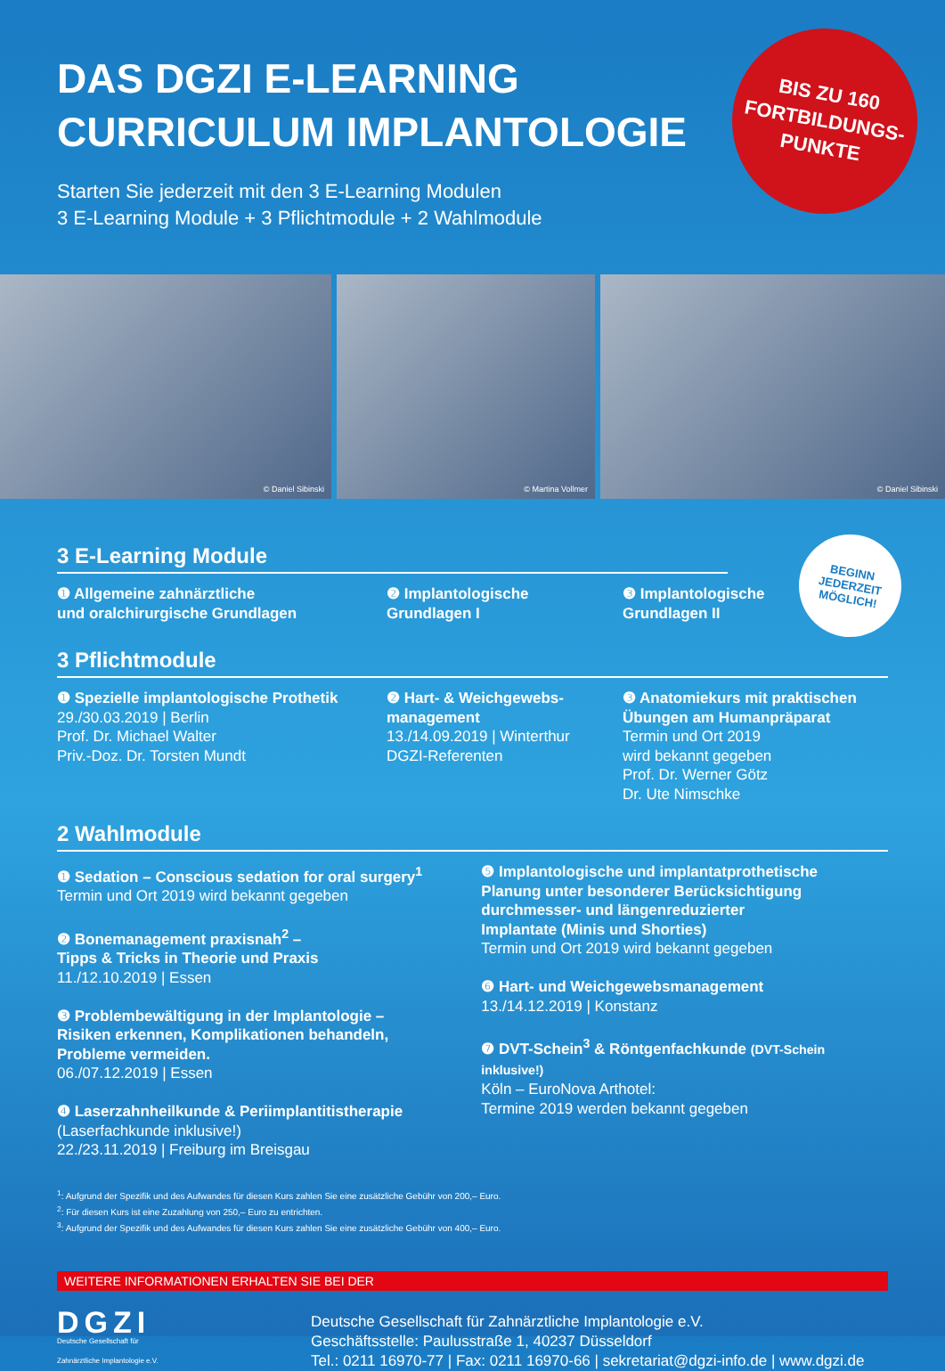BIS ZU 160
FORTBILDUNGS-
PUNKTE
DAS DGZI E-LEARNING
CURRICULUM IMPLANTOLOGIE
Starten Sie jederzeit mit den 3 E-Learning Modulen
3 E-Learning Module + 3 Pflichtmodule + 2 Wahlmodule
© Daniel Sibinski
© Martina Vollmer
© Daniel Sibinski
BEGINN
JEDERZEIT
MÖGLICH!
3 E-Learning Module
❶ Allgemeine zahnärztliche
und oralchirurgische Grundlagen
❷ Implantologische
Grundlagen I
❸ Implantologische
Grundlagen II
3 Pflichtmodule
❶ Spezielle implantologische Prothetik
29./30.03.2019 | Berlin
Prof. Dr. Michael Walter
Priv.-Doz. Dr. Torsten Mundt
❷ Hart- & Weichgewebs-
management
13./14.09.2019 | Winterthur
DGZI-Referenten
❸ Anatomiekurs mit praktischen
Übungen am Humanpräparat
Termin und Ort 2019
wird bekannt gegeben
Prof. Dr. Werner Götz
Dr. Ute Nimschke
2 Wahlmodule
❶ Sedation – Conscious sedation for oral surgery<sup>1</sup>
Termin und Ort 2019 wird bekannt gegeben
❷ Bonemanagement praxisnah<sup>2</sup> –
Tipps & Tricks in Theorie und Praxis
11./12.10.2019 | Essen
❸ Problembewältigung in der Implantologie –
Risiken erkennen, Komplikationen behandeln,
Probleme vermeiden.
06./07.12.2019 | Essen
❹ Laserzahnheilkunde & Periimplantitistherapie
(Laserfachkunde inklusive!)
22./23.11.2019 | Freiburg im Breisgau
❺ Implantologische und implantatprothetische
Planung unter besonderer Berücksichtigung
durchmesser- und längenreduzierter
Implantate (Minis und Shorties)
Termin und Ort 2019 wird bekannt gegeben
❻ Hart- und Weichgewebsmanagement
13./14.12.2019 | Konstanz
❼ DVT-Schein<sup>3</sup> & Röntgenfachkunde (DVT-Schein inklusive!)
Köln – EuroNova Arthotel:
Termine 2019 werden bekannt gegeben
<sup>1</sup>: Aufgrund der Spezifik und des Aufwandes für diesen Kurs zahlen Sie eine zusätzliche Gebühr von 200,– Euro.
<sup>2</sup>: Für diesen Kurs ist eine Zuzahlung von 250,– Euro zu entrichten.
<sup>3</sup>: Aufgrund der Spezifik und des Aufwandes für diesen Kurs zahlen Sie eine zusätzliche Gebühr von 400,– Euro.
WEITERE INFORMATIONEN ERHALTEN SIE BEI DER
DGZI
Deutsche Gesellschaft für
Zahnärztliche Implantologie e.V.
Deutsche Gesellschaft für Zahnärztliche Implantologie e.V.
Geschäftsstelle: Paulusstraße 1, 40237 Düsseldorf
Tel.: 0211 16970-77 | Fax: 0211 16970-66 | sekretariat@dgzi-info.de | www.dgzi.de